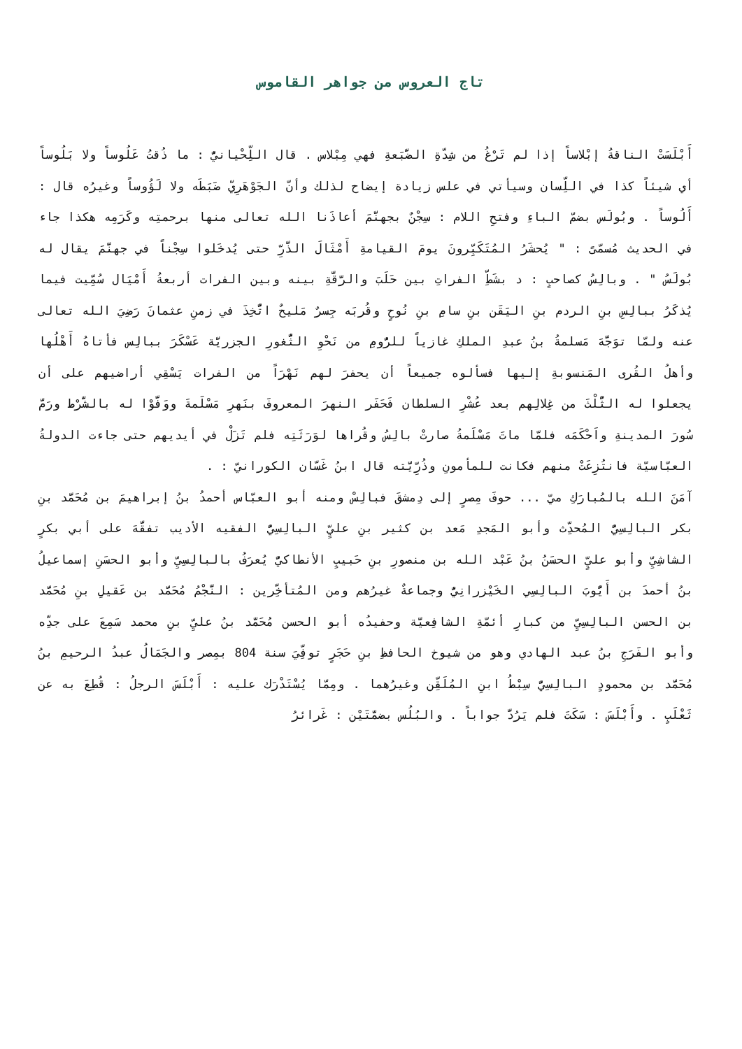تاج العروس من جواهر القاموس
أَبْلَسَتْ الناقةُ إبْلاساً إذا لم تَرْغُ من شِدّةِ الضَّبَعةِ فهي مِبْلاس . قال اللِّحْيانيُّ : ما ذُقتُ عَلُوساً ولا بَلُوساً أي شيئاً كذا في اللِّسان وسيأتي في علس زيادة إيضاح لذلك وأنّ الجَوْهَرِيّ ضَبَطَه ولا لَؤُوساً وغيرُه قال : أَلُوساً . وبُولَس بضمّ الباءِ وفتحِ اللام : سِجْنٌ بجهنَّمَ أعاذَنا الله تعالى منها برحمتِه وكَرَمِه هكذا جاء في الحديث مُسمّىً : " يُحشَرُ المُتَكَبِّرونَ يومَ القيامةِ أَمْثَالَ الذَّرِّ حتى يُدخَلوا سِجْناً في جهنَّمَ يقال له بُولَسُ " . وبالِسُ كصاحبٍ : د بشَطِّ الفراتِ بين حَلَبَ والرَّقَّةِ بينه وبين الفرات أربعةُ أَمْيَال سُمِّيت فيما يُذكَرُ ببالِسِ بنِ الردم بنِ اليَقَن بنِ سامِ بنِ نُوحٍ وقُربَه جِسرٌ مَليحٌ اتُّخِذَ في زمنِ عثمانَ رَضِيَ الله تعالى عنه ولمّا توَجَّهَ مَسلمةُ بنُ عبدِ الملكِ غازياً للرُّومِ من نَحْوِ الثُّغورِ الجزريَّة عَسْكَرَ ببالِس فأتاهُ أَهْلُها وأهلُ القُرى المَنسوبةِ إليها فسألوه جميعاً أن يحفرَ لهم نَهْرَاً من الفرات يَسْقِي أراضيهم على أن يجعلوا له الثُّلْثَ من غِلالِهم بعد عُشْرِ السلطان فَحَفَر النهرَ المعروفَ بنَهرِ مَسْلَمةَ ووَفَّوْا له بالشَّرْط ورَمَّ سُورَ المدينةِ واَحْكَمَه فلمّا ماتَ مَسْلَمةُ صارتْ بالِسُ وقُراها لوَرَثَتِه فلم تَزَلْ في أيديهم حتى جاءت الدولةُ العبّاسيّة فانتُزِعَتْ منهم فكانت للمأمونِ وذُرِّيَّته قال ابنُ غَسّان الكورانيّ : .
آمَنَ الله بالمُبارَكِ ميّ ... حوفَ مِصرٍ إلى دِمشقَ فبالِسْ ومنه أبو العبّاس أحمدُ بنُ إبراهيمَ بن مُحَمَّد بنِ بكر البالِسِيُّ المُحدِّث وأبو المَجدِ مَعد بن كثير بنِ عليٍّ البالِسِيُّ الفقيه الأديب تفقَّهَ على أبي بكرٍ الشاشِيِّ وأبو عليٍّ الحسَنُ بنُ عَبْد الله بن منصورِ بنِ حَبيبٍ الأنطاكيُّ يُعرَفُ بالبالِسِيِّ وأبو الحسَنِ إسماعيلُ بنُ أحمدَ بن أَيُّوبَ البالِسِي الخَيْزرانِيُّ وجماعةٌ غيرُهم ومن المُتأخِّرين : النَّجْمُ مُحَمَّد بن عَقيلِ بنِ مُحَمَّد بن الحسن البالِسِيِّ من كبارِ أئمّةِ الشافِعيَّة وحفيدُه أبو الحسن مُحَمَّد بنُ عليِّ بنِ محمد سَمِعَ على جدِّه وأبو الفَرَجِ بنُ عبد الهادي وهو من شيوخ الحافظِ بنِ حَجَرٍ توفِّيَ سنة 804 بمِصر والجَمَالُ عبدُ الرحيمِ بنُ مُحَمَّد بن محمودٍ البالِسِيُّ سِبْطُ ابنِ المُلَقِّن وغيرُهما . ومِمّا يُسْتَدْرَك عليه : أَبْلَسَ الرجلُ : قُطِعَ به عن ثَعْلَبٍ . وأَبْلَسَ : سَكَتَ فلم يَرُدَّ جواباً . والبُلُس بضمَّتَيْن : غَرائرُ